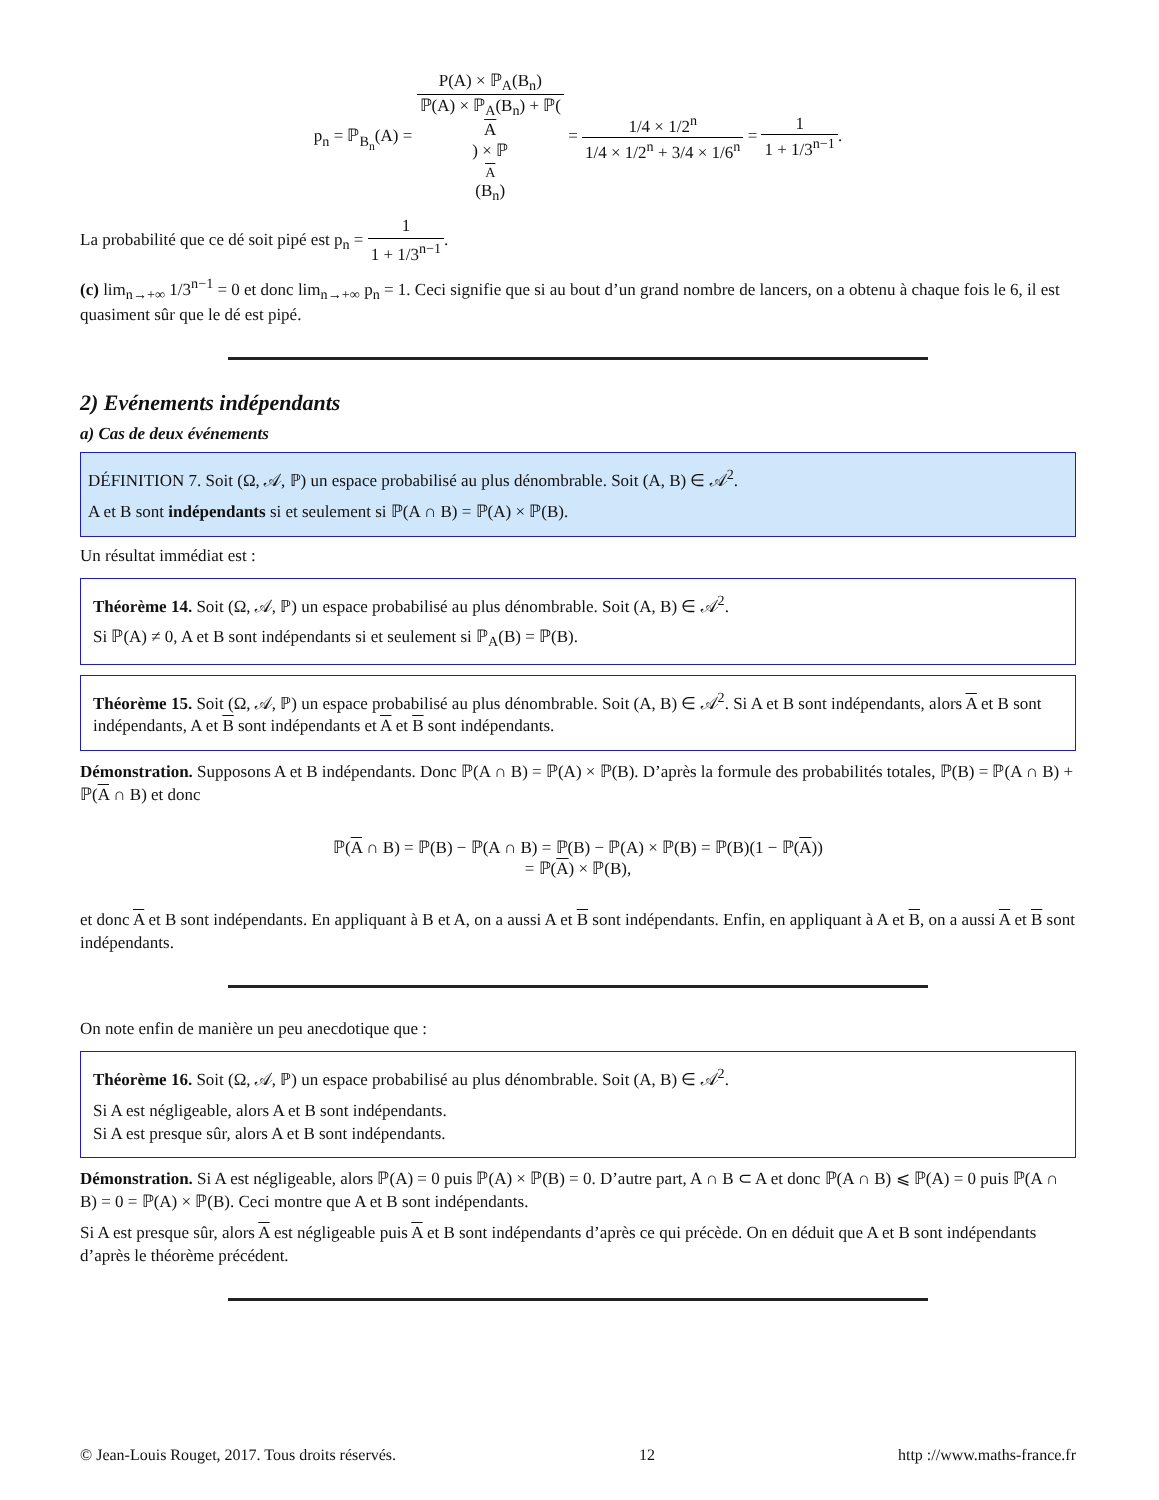p<sub>n</sub> = ℙ<sub>B<sub>n</sub></sub>(A) = P(A) × ℙ<sub>A</sub>(B<sub>n</sub>) ℙ(A) × ℙ<sub>A</sub>(B<sub>n</sub>) + ℙ(A) × ℙ<sub>A</sub>(B<sub>n</sub>) = 1/4 × 1/2<sup>n</sup> 1/4 × 1/2<sup>n</sup> + 3/4 × 1/6<sup>n</sup> = 1 1 + 1/3<sup>n−1</sup>.
La probabilité que ce dé soit pipé est p<sub>n</sub> = 1 1 + 1/3<sup>n−1</sup>.
(c) lim<sub>n→+∞</sub> 1/3<sup>n−1</sup> = 0 et donc lim<sub>n→+∞</sub> p<sub>n</sub> = 1. Ceci signifie que si au bout d’un grand nombre de lancers, on a obtenu à chaque fois le 6, il est quasiment sûr que le dé est pipé.
2) Evénements indépendants
a) Cas de deux événements
DÉFINITION 7. Soit (Ω, 𝒜, ℙ) un espace probabilisé au plus dénombrable. Soit (A, B) ∈ 𝒜<sup>2</sup>.
A et B sont indépendants si et seulement si ℙ(A ∩ B) = ℙ(A) × ℙ(B).
Un résultat immédiat est :
Théorème 14. Soit (Ω, 𝒜, ℙ) un espace probabilisé au plus dénombrable. Soit (A, B) ∈ 𝒜<sup>2</sup>.
Si ℙ(A) ≠ 0, A et B sont indépendants si et seulement si ℙ<sub>A</sub>(B) = ℙ(B).
Théorème 15. Soit (Ω, 𝒜, ℙ) un espace probabilisé au plus dénombrable. Soit (A, B) ∈ 𝒜<sup>2</sup>. Si A et B sont indépendants, alors A et B sont indépendants, A et B sont indépendants et A et B sont indépendants.
Démonstration. Supposons A et B indépendants. Donc ℙ(A ∩ B) = ℙ(A) × ℙ(B). D’après la formule des probabilités totales, ℙ(B) = ℙ(A ∩ B) + ℙ(A ∩ B) et donc
ℙ(A ∩ B) = ℙ(B) − ℙ(A ∩ B) = ℙ(B) − ℙ(A) × ℙ(B) = ℙ(B)(1 − ℙ(A))
= ℙ(A) × ℙ(B),
et donc A et B sont indépendants. En appliquant à B et A, on a aussi A et B sont indépendants. Enfin, en appliquant à A et B, on a aussi A et B sont indépendants.
On note enfin de manière un peu anecdotique que :
Théorème 16. Soit (Ω, 𝒜, ℙ) un espace probabilisé au plus dénombrable. Soit (A, B) ∈ 𝒜<sup>2</sup>.
Si A est négligeable, alors A et B sont indépendants.
Si A est presque sûr, alors A et B sont indépendants.
Démonstration. Si A est négligeable, alors ℙ(A) = 0 puis ℙ(A) × ℙ(B) = 0. D’autre part, A ∩ B ⊂ A et donc ℙ(A ∩ B) ⩽ ℙ(A) = 0 puis ℙ(A ∩ B) = 0 = ℙ(A) × ℙ(B). Ceci montre que A et B sont indépendants.
Si A est presque sûr, alors A est négligeable puis A et B sont indépendants d’après ce qui précède. On en déduit que A et B sont indépendants d’après le théorème précédent.
© Jean-Louis Rouget, 2017. Tous droits réservés. 12 http ://www.maths-france.fr